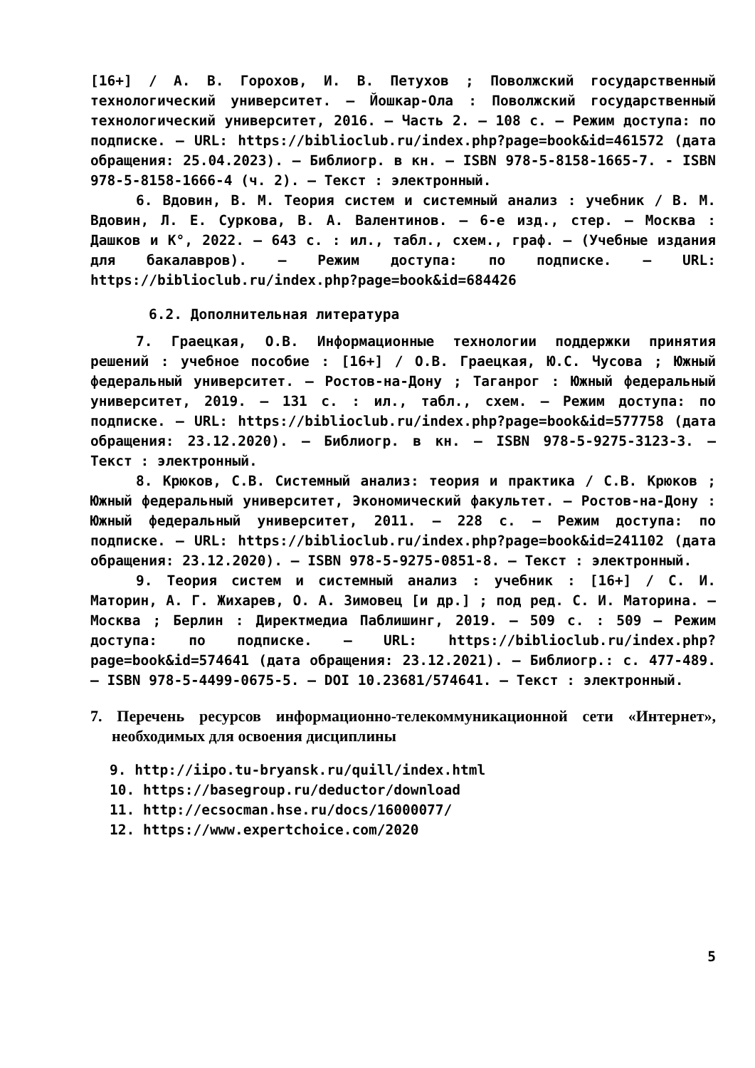[16+] / А. В. Горохов, И. В. Петухов ; Поволжский государственный технологический университет. – Йошкар-Ола : Поволжский государственный технологический университет, 2016. – Часть 2. – 108 с. – Режим доступа: по подписке. – URL: https://biblioclub.ru/index.php?page=book&id=461572 (дата обращения: 25.04.2023). – Библиогр. в кн. – ISBN 978-5-8158-1665-7. - ISBN 978-5-8158-1666-4 (ч. 2). – Текст : электронный.
6. Вдовин, В. М. Теория систем и системный анализ : учебник / В. М. Вдовин, Л. Е. Суркова, В. А. Валентинов. – 6-е изд., стер. – Москва : Дашков и К°, 2022. – 643 с. : ил., табл., схем., граф. – (Учебные издания для бакалавров). – Режим доступа: по подписке. – URL: https://biblioclub.ru/index.php?page=book&id=684426
6.2. Дополнительная литература
7. Граецкая, О.В. Информационные технологии поддержки принятия решений : учебное пособие : [16+] / О.В. Граецкая, Ю.С. Чусова ; Южный федеральный университет. – Ростов-на-Дону ; Таганрог : Южный федеральный университет, 2019. – 131 с. : ил., табл., схем. – Режим доступа: по подписке. – URL: https://biblioclub.ru/index.php?page=book&id=577758 (дата обращения: 23.12.2020). – Библиогр. в кн. – ISBN 978-5-9275-3123-3. – Текст : электронный.
8. Крюков, С.В. Системный анализ: теория и практика / С.В. Крюков ; Южный федеральный университет, Экономический факультет. – Ростов-на-Дону : Южный федеральный университет, 2011. – 228 с. – Режим доступа: по подписке. – URL: https://biblioclub.ru/index.php?page=book&id=241102 (дата обращения: 23.12.2020). – ISBN 978-5-9275-0851-8. – Текст : электронный.
9. Теория систем и системный анализ : учебник : [16+] / С. И. Маторин, А. Г. Жихарев, О. А. Зимовец [и др.] ; под ред. С. И. Маторина. – Москва ; Берлин : Директмедиа Паблишинг, 2019. – 509 с. : 509 – Режим доступа: по подписке. – URL: https://biblioclub.ru/index.php?page=book&id=574641 (дата обращения: 23.12.2021). – Библиогр.: с. 477-489. – ISBN 978-5-4499-0675-5. – DOI 10.23681/574641. – Текст : электронный.
7. Перечень ресурсов информационно-телекоммуникационной сети «Интернет», необходимых для освоения дисциплины
9. http://iipo.tu-bryansk.ru/quill/index.html
10. https://basegroup.ru/deductor/download
11. http://ecsocman.hse.ru/docs/16000077/
12. https://www.expertchoice.com/2020
5